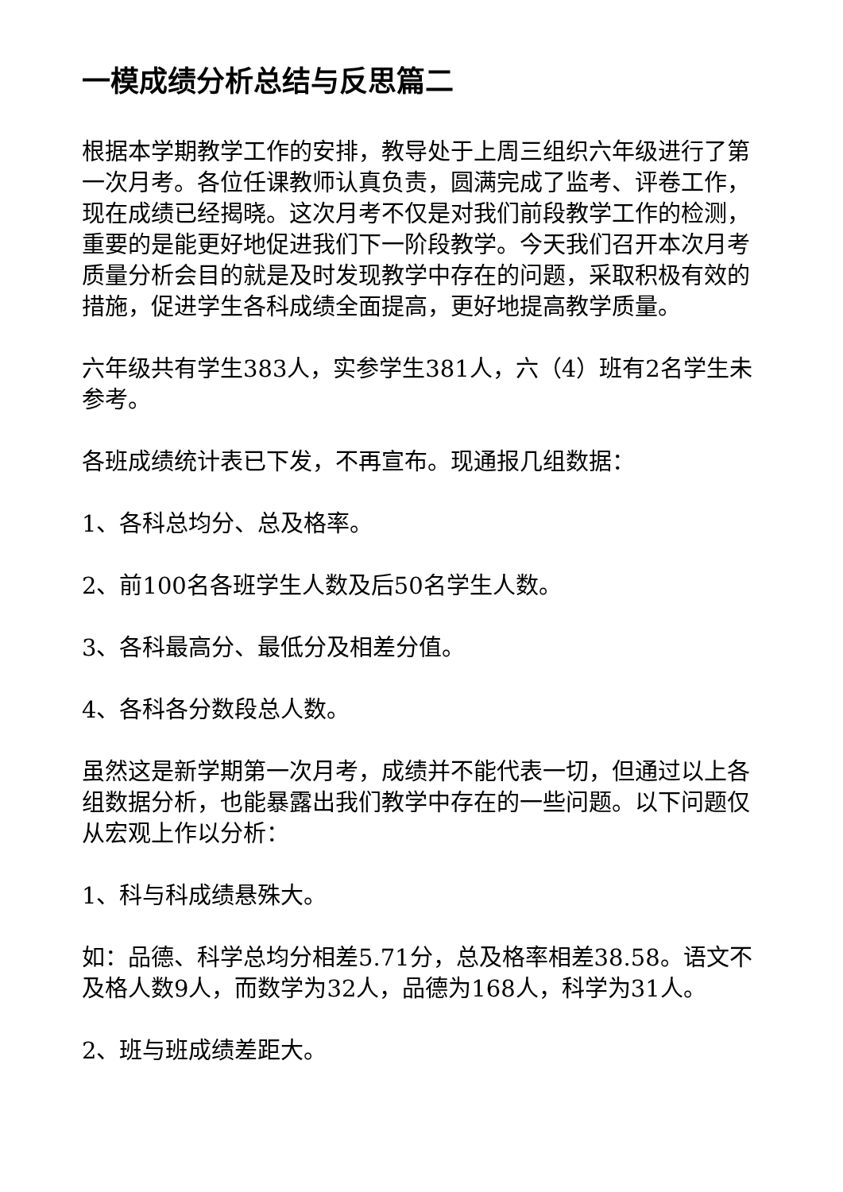一模成绩分析总结与反思篇二
根据本学期教学工作的安排，教导处于上周三组织六年级进行了第一次月考。各位任课教师认真负责，圆满完成了监考、评卷工作，现在成绩已经揭晓。这次月考不仅是对我们前段教学工作的检测，重要的是能更好地促进我们下一阶段教学。今天我们召开本次月考质量分析会目的就是及时发现教学中存在的问题，采取积极有效的措施，促进学生各科成绩全面提高，更好地提高教学质量。
六年级共有学生383人，实参学生381人，六（4）班有2名学生未参考。
各班成绩统计表已下发，不再宣布。现通报几组数据：
1、各科总均分、总及格率。
2、前100名各班学生人数及后50名学生人数。
3、各科最高分、最低分及相差分值。
4、各科各分数段总人数。
虽然这是新学期第一次月考，成绩并不能代表一切，但通过以上各组数据分析，也能暴露出我们教学中存在的一些问题。以下问题仅从宏观上作以分析：
1、科与科成绩悬殊大。
如：品德、科学总均分相差5.71分，总及格率相差38.58。语文不及格人数9人，而数学为32人，品德为168人，科学为31人。
2、班与班成绩差距大。